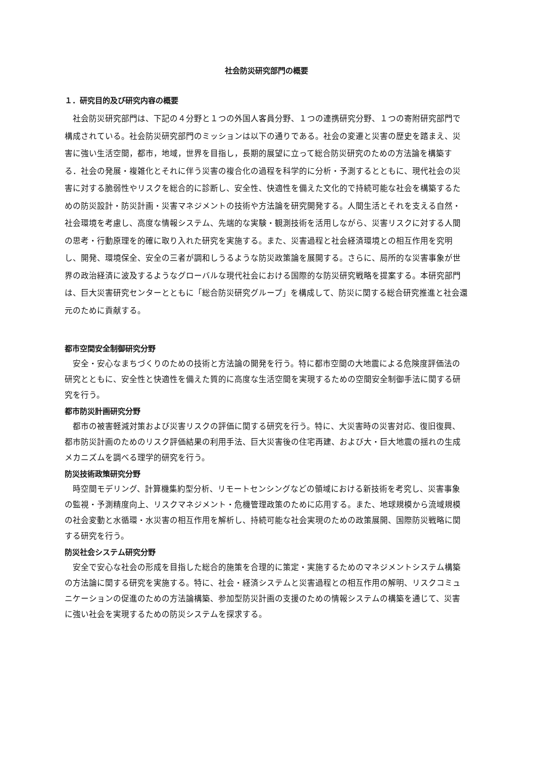社会防災研究部門の概要
１．研究目的及び研究内容の概要
社会防災研究部門は、下記の４分野と１つの外国人客員分野、１つの連携研究分野、１つの寄附研究部門で構成されている。社会防災研究部門のミッションは以下の通りである。社会の変遷と災害の歴史を踏まえ、災害に強い生活空間，都市，地域，世界を目指し，長期的展望に立って総合防災研究のための方法論を構築する．社会の発展・複雑化とそれに伴う災害の複合化の過程を科学的に分析・予測するとともに、現代社会の災害に対する脆弱性やリスクを総合的に診断し、安全性、快適性を備えた文化的で持続可能な社会を構築するための防災設計・防災計画・災害マネジメントの技術や方法論を研究開発する。人間生活とそれを支える自然・社会環境を考慮し、高度な情報システム、先端的な実験・観測技術を活用しながら、災害リスクに対する人間の思考・行動原理を的確に取り入れた研究を実施する。また、災害過程と社会経済環境との相互作用を究明し、開発、環境保全、安全の三者が調和しうるような防災政策論を展開する。さらに、局所的な災害事象が世界の政治経済に波及するようなグローバルな現代社会における国際的な防災研究戦略を提案する。本研究部門は、巨大災害研究センターとともに「総合防災研究グループ」を構成して、防災に関する総合研究推進と社会還元のために貢献する。
都市空間安全制御研究分野
安全・安心なまちづくりのための技術と方法論の開発を行う。特に都市空間の大地震による危険度評価法の研究とともに、安全性と快適性を備えた質的に高度な生活空間を実現するための空間安全制御手法に関する研究を行う。
都市防災計画研究分野
都市の被害軽減対策および災害リスクの評価に関する研究を行う。特に、大災害時の災害対応、復旧復興、都市防災計画のためのリスク評価結果の利用手法、巨大災害後の住宅再建、および大・巨大地震の揺れの生成メカニズムを調べる理学的研究を行う。
防災技術政策研究分野
時空間モデリング、計算機集約型分析、リモートセンシングなどの領域における新技術を考究し、災害事象の監視・予測精度向上、リスクマネジメント・危機管理政策のために応用する。また、地球規模から流域規模の社会変動と水循環・水災害の相互作用を解析し、持続可能な社会実現のための政策展開、国際防災戦略に関する研究を行う。
防災社会システム研究分野
安全で安心な社会の形成を目指した総合的施策を合理的に策定・実施するためのマネジメントシステム構築の方法論に関する研究を実施する。特に、社会・経済システムと災害過程との相互作用の解明、リスクコミュニケーションの促進のための方法論構築、参加型防災計画の支援のための情報システムの構築を通じて、災害に強い社会を実現するための防災システムを探求する。